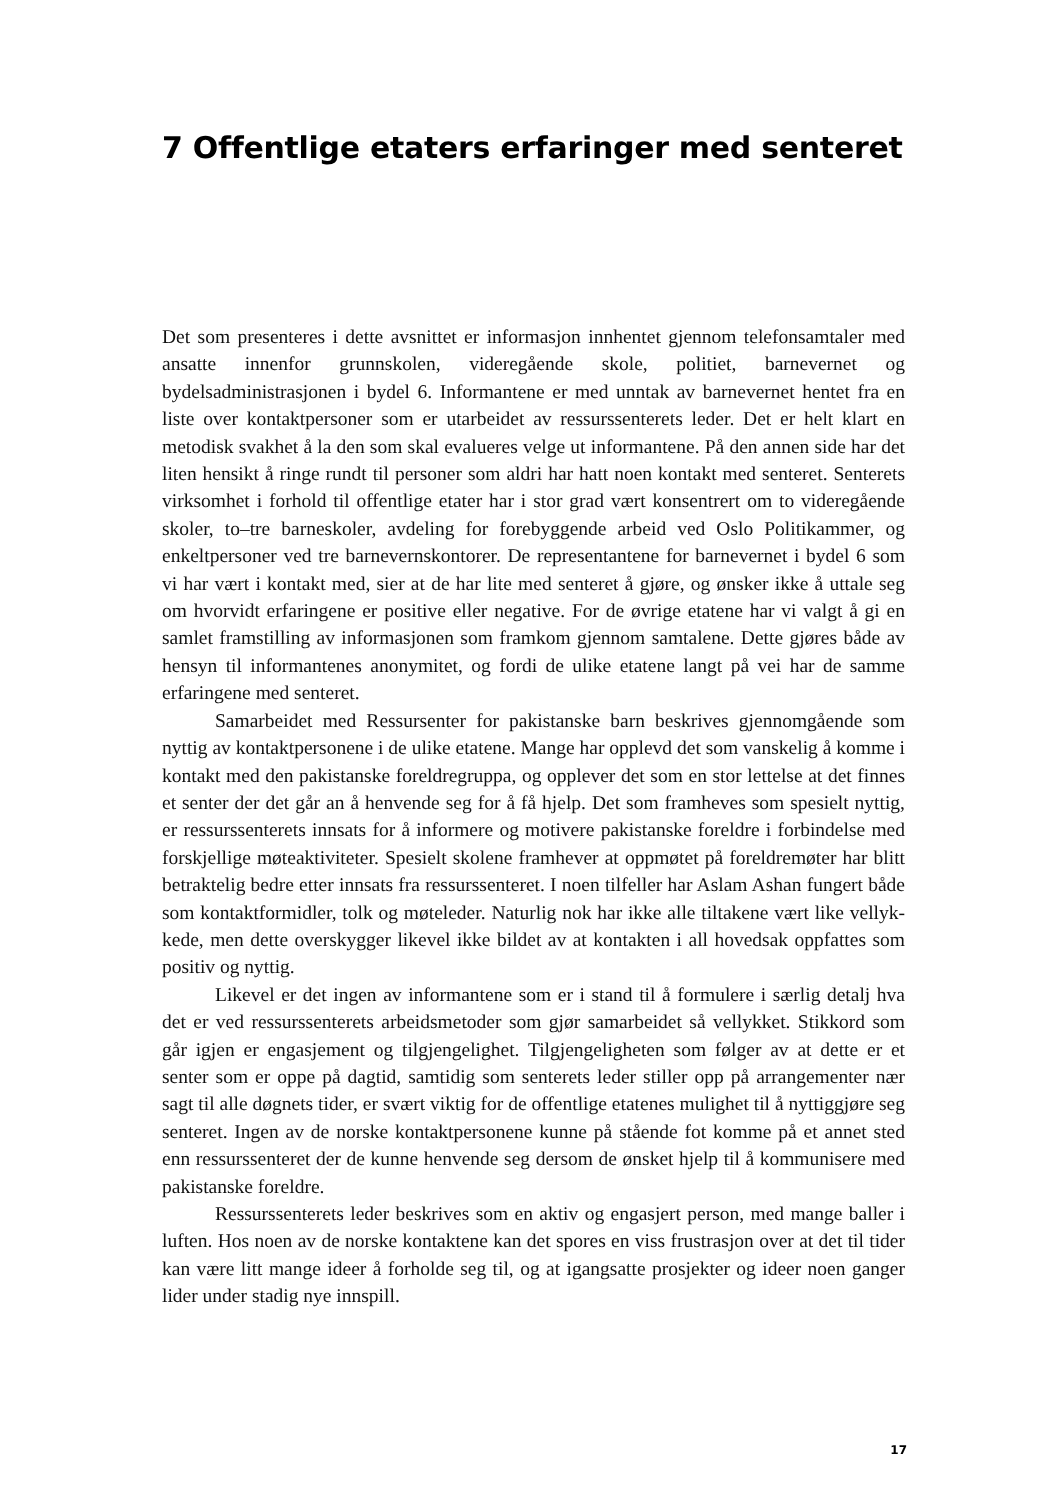7 Offentlige etaters erfaringer med senteret
Det som presenteres i dette avsnittet er informasjon innhentet gjennom telefonsam­taler med ansatte innenfor grunnskolen, videregående skole, politiet, barnevernet og bydelsadministrasjonen i bydel 6. Informantene er med unntak av barnevernet hentet fra en liste over kontaktpersoner som er utarbeidet av ressurssenterets leder. Det er helt klart en metodisk svakhet å la den som skal evalueres velge ut informantene. På den annen side har det liten hensikt å ringe rundt til personer som aldri har hatt noen kontakt med senteret. Senterets virksomhet i forhold til offentlige etater har i stor grad vært konsentrert om to videregående skoler, to–tre barneskoler, avdeling for forebyggende arbeid ved Oslo Politikammer, og enkeltpersoner ved tre barnevern­skontorer. De representantene for barnevernet i bydel 6 som vi har vært i kontakt med, sier at de har lite med senteret å gjøre, og ønsker ikke å uttale seg om hvorvidt erfaringene er positive eller negative. For de øvrige etatene har vi valgt å gi en samlet framstilling av informasjonen som framkom gjennom samtalene. Dette gjøres både av hensyn til informantenes anonymitet, og fordi de ulike etatene langt på vei har de samme erfaringene med senteret.
Samarbeidet med Ressursenter for pakistanske barn beskrives gjennomgående som nyttig av kontaktpersonene i de ulike etatene. Mange har opplevd det som van­skelig å komme i kontakt med den pakistanske foreldregruppa, og opplever det som en stor lettelse at det finnes et senter der det går an å henvende seg for å få hjelp. Det som framheves som spesielt nyttig, er ressurssenterets innsats for å informere og mo­tivere pakistanske foreldre i forbindelse med forskjellige møteaktiviteter. Spesielt skolene framhever at oppmøtet på foreldremøter har blitt betraktelig bedre etter inn­sats fra ressurssenteret. I noen tilfeller har Aslam Ashan fungert både som kon­taktformidler, tolk og møteleder. Naturlig nok har ikke alle tiltakene vært like vellyk­kede, men dette overskygger likevel ikke bildet av at kontakten i all hovedsak oppfattes som positiv og nyttig.
Likevel er det ingen av informantene som er i stand til å formulere i særlig de­talj hva det er ved ressurssenterets arbeidsmetoder som gjør samarbeidet så vellykket. Stikkord som går igjen er engasjement og tilgjengelighet. Tilgjengeligheten som følger av at dette er et senter som er oppe på dagtid, samtidig som senterets leder stiller opp på arrangementer nær sagt til alle døgnets tider, er svært viktig for de offentlige etate­nes mulighet til å nyttiggjøre seg senteret. Ingen av de norske kontaktpersonene kunne på stående fot komme på et annet sted enn ressurssenteret der de kunne hen­vende seg dersom de ønsket hjelp til å kommunisere med pakistanske foreldre.
Ressurssenterets leder beskrives som en aktiv og engasjert person, med mange baller i luften. Hos noen av de norske kontaktene kan det spores en viss frustrasjon over at det til tider kan være litt mange ideer å forholde seg til, og at igangsatte pros­jekter og ideer noen ganger lider under stadig nye innspill.
17